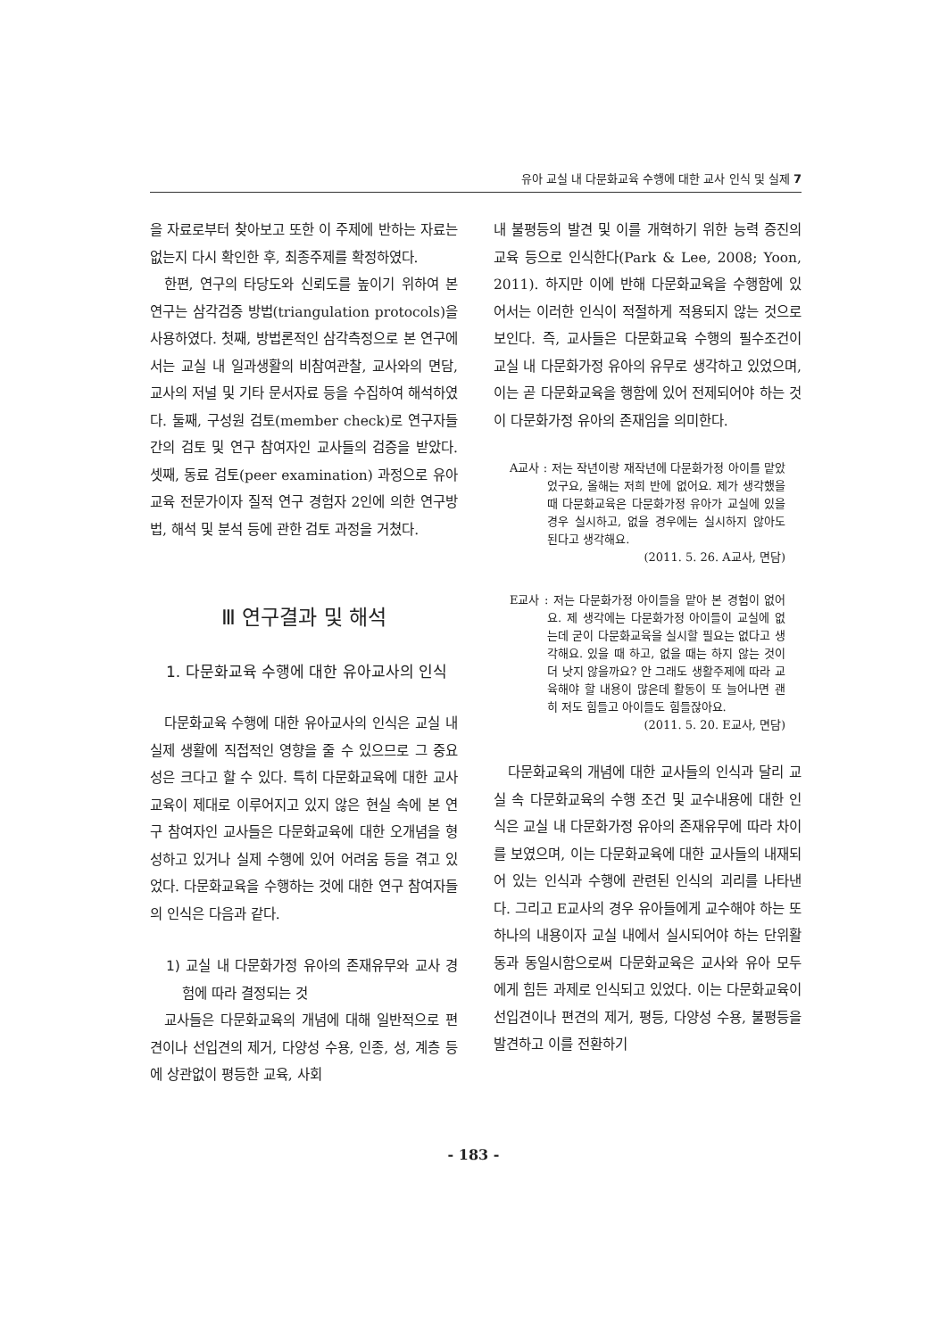유아 교실 내 다문화교육 수행에 대한 교사 인식 및 실제 7
을 자료로부터 찾아보고 또한 이 주제에 반하는 자료는 없는지 다시 확인한 후, 최종주제를 확정하였다.
한편, 연구의 타당도와 신뢰도를 높이기 위하여 본 연구는 삼각검증 방법(triangulation protocols)을 사용하였다. 첫째, 방법론적인 삼각측정으로 본 연구에서는 교실 내 일과생활의 비참여관찰, 교사와의 면담, 교사의 저널 및 기타 문서자료 등을 수집하여 해석하였다. 둘째, 구성원 검토(member check)로 연구자들 간의 검토 및 연구 참여자인 교사들의 검증을 받았다. 셋째, 동료 검토(peer examination) 과정으로 유아교육 전문가이자 질적 연구 경험자 2인에 의한 연구방법, 해석 및 분석 등에 관한 검토 과정을 거쳤다.
Ⅲ 연구결과 및 해석
1. 다문화교육 수행에 대한 유아교사의 인식
다문화교육 수행에 대한 유아교사의 인식은 교실 내 실제 생활에 직접적인 영향을 줄 수 있으므로 그 중요성은 크다고 할 수 있다. 특히 다문화교육에 대한 교사교육이 제대로 이루어지고 있지 않은 현실 속에 본 연구 참여자인 교사들은 다문화교육에 대한 오개념을 형성하고 있거나 실제 수행에 있어 어려움 등을 겪고 있었다. 다문화교육을 수행하는 것에 대한 연구 참여자들의 인식은 다음과 같다.
1) 교실 내 다문화가정 유아의 존재유무와 교사 경험에 따라 결정되는 것
교사들은 다문화교육의 개념에 대해 일반적으로 편견이나 선입견의 제거, 다양성 수용, 인종, 성, 계층 등에 상관없이 평등한 교육, 사회
내 불평등의 발견 및 이를 개혁하기 위한 능력 증진의 교육 등으로 인식한다(Park & Lee, 2008; Yoon, 2011). 하지만 이에 반해 다문화교육을 수행함에 있어서는 이러한 인식이 적절하게 적용되지 않는 것으로 보인다. 즉, 교사들은 다문화교육 수행의 필수조건이 교실 내 다문화가정 유아의 유무로 생각하고 있었으며, 이는 곧 다문화교육을 행함에 있어 전제되어야 하는 것이 다문화가정 유아의 존재임을 의미한다.
A교사 : 저는 작년이랑 재작년에 다문화가정 아이를 맡았었구요, 올해는 저희 반에 없어요. 제가 생각했을 때 다문화교육은 다문화가정 유아가 교실에 있을 경우 실시하고, 없을 경우에는 실시하지 않아도 된다고 생각해요.
(2011. 5. 26. A교사, 면담)
E교사 : 저는 다문화가정 아이들을 맡아 본 경험이 없어요. 제 생각에는 다문화가정 아이들이 교실에 없는데 굳이 다문화교육을 실시할 필요는 없다고 생각해요. 있을 때 하고, 없을 때는 하지 않는 것이 더 낫지 않을까요? 안 그래도 생활주제에 따라 교육해야 할 내용이 많은데 활동이 또 늘어나면 괜히 저도 힘들고 아이들도 힘들잖아요.
(2011. 5. 20. E교사, 면담)
다문화교육의 개념에 대한 교사들의 인식과 달리 교실 속 다문화교육의 수행 조건 및 교수내용에 대한 인식은 교실 내 다문화가정 유아의 존재유무에 따라 차이를 보였으며, 이는 다문화교육에 대한 교사들의 내재되어 있는 인식과 수행에 관련된 인식의 괴리를 나타낸다. 그리고 E교사의 경우 유아들에게 교수해야 하는 또 하나의 내용이자 교실 내에서 실시되어야 하는 단위활동과 동일시함으로써 다문화교육은 교사와 유아 모두에게 힘든 과제로 인식되고 있었다. 이는 다문화교육이 선입견이나 편견의 제거, 평등, 다양성 수용, 불평등을 발견하고 이를 전환하기
- 183 -